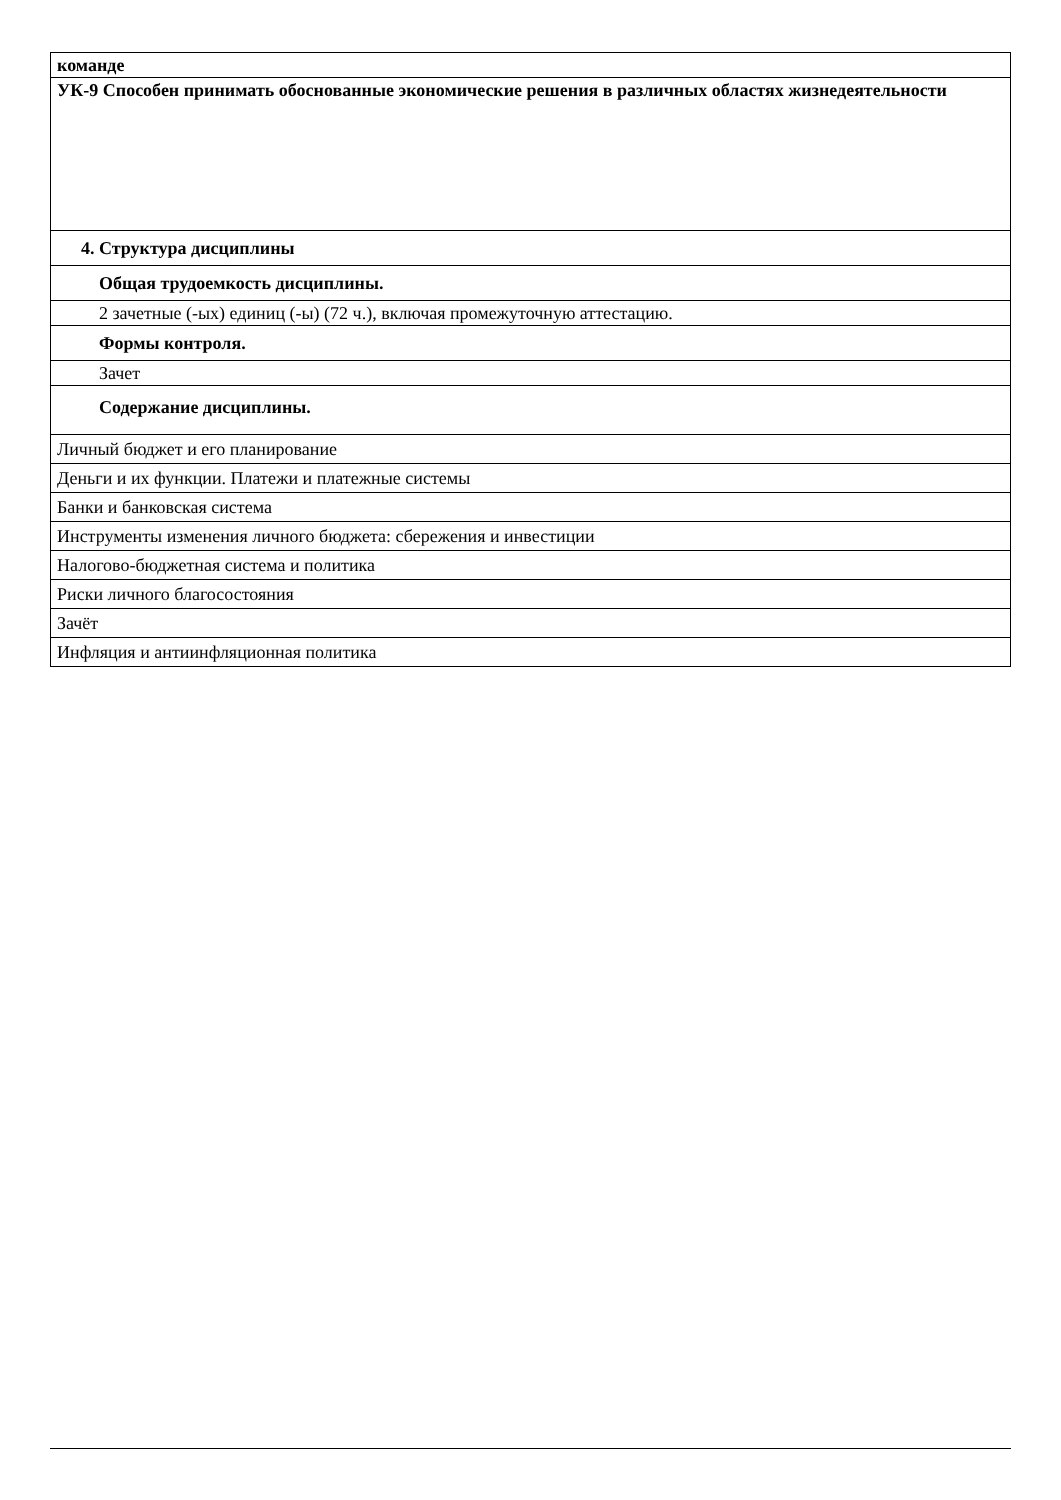| команде |
| УК-9 Способен принимать обоснованные экономические решения в различных областях жизнедеятельности |
| 4. Структура дисциплины |
| Общая трудоемкость дисциплины. |
| 2 зачетные (-ых) единиц (-ы) (72 ч.), включая промежуточную аттестацию. |
| Формы контроля. |
| Зачет |
| Содержание дисциплины. |
| Личный бюджет и его планирование |
| Деньги и их функции. Платежи и платежные системы |
| Банки и банковская система |
| Инструменты изменения личного бюджета: сбережения и инвестиции |
| Налогово-бюджетная система и политика |
| Риски личного благосостояния |
| Зачёт |
| Инфляция и антиинфляционная политика |